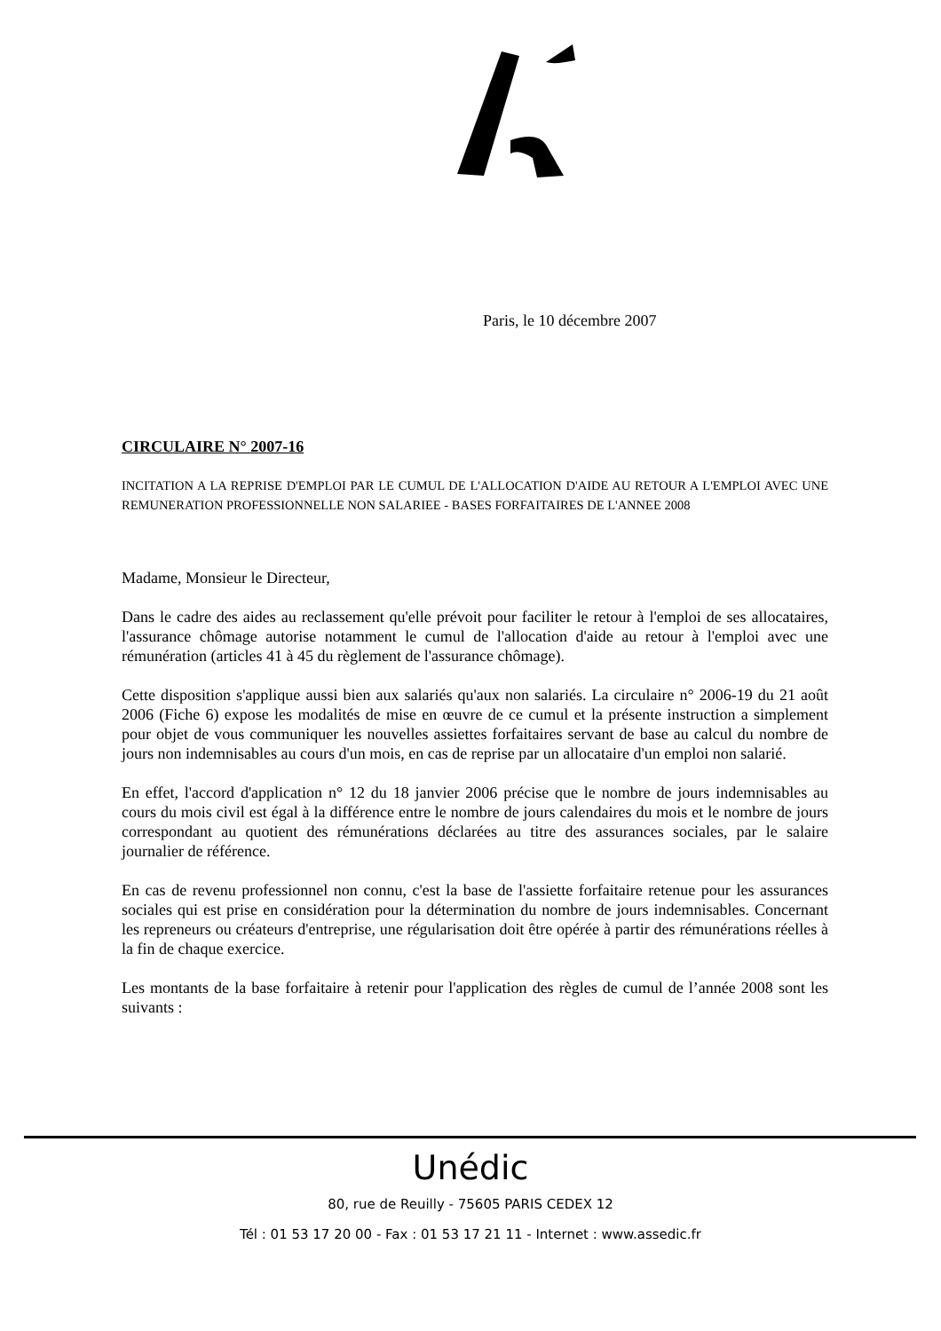Paris, le 10 décembre 2007
CIRCULAIRE N° 2007-16
INCITATION A LA REPRISE D'EMPLOI PAR LE CUMUL DE L'ALLOCATION D'AIDE AU RETOUR A L'EMPLOI AVEC UNE REMUNERATION PROFESSIONNELLE NON SALARIEE - BASES FORFAITAIRES DE L'ANNEE 2008
Madame, Monsieur le Directeur,
Dans le cadre des aides au reclassement qu'elle prévoit pour faciliter le retour à l'emploi de ses allocataires, l'assurance chômage autorise notamment le cumul de l'allocation d'aide au retour à l'emploi avec une rémunération (articles 41 à 45 du règlement de l'assurance chômage).
Cette disposition s'applique aussi bien aux salariés qu'aux non salariés. La circulaire n° 2006-19 du 21 août 2006 (Fiche 6) expose les modalités de mise en œuvre de ce cumul et la présente instruction a simplement pour objet de vous communiquer les nouvelles assiettes forfaitaires servant de base au calcul du nombre de jours non indemnisables au cours d'un mois, en cas de reprise par un allocataire d'un emploi non salarié.
En effet, l'accord d'application n° 12 du 18 janvier 2006 précise que le nombre de jours indemnisables au cours du mois civil est égal à la différence entre le nombre de jours calendaires du mois et le nombre de jours correspondant au quotient des rémunérations déclarées au titre des assurances sociales, par le salaire journalier de référence.
En cas de revenu professionnel non connu, c'est la base de l'assiette forfaitaire retenue pour les assurances sociales qui est prise en considération pour la détermination du nombre de jours indemnisables. Concernant les repreneurs ou créateurs d'entreprise, une régularisation doit être opérée à partir des rémunérations réelles à la fin de chaque exercice.
Les montants de la base forfaitaire à retenir pour l'application des règles de cumul de l’année 2008 sont les suivants :
Unédic
80, rue de Reuilly - 75605 PARIS CEDEX 12
Tél : 01 53 17 20 00 - Fax : 01 53 17 21 11 - Internet : www.assedic.fr